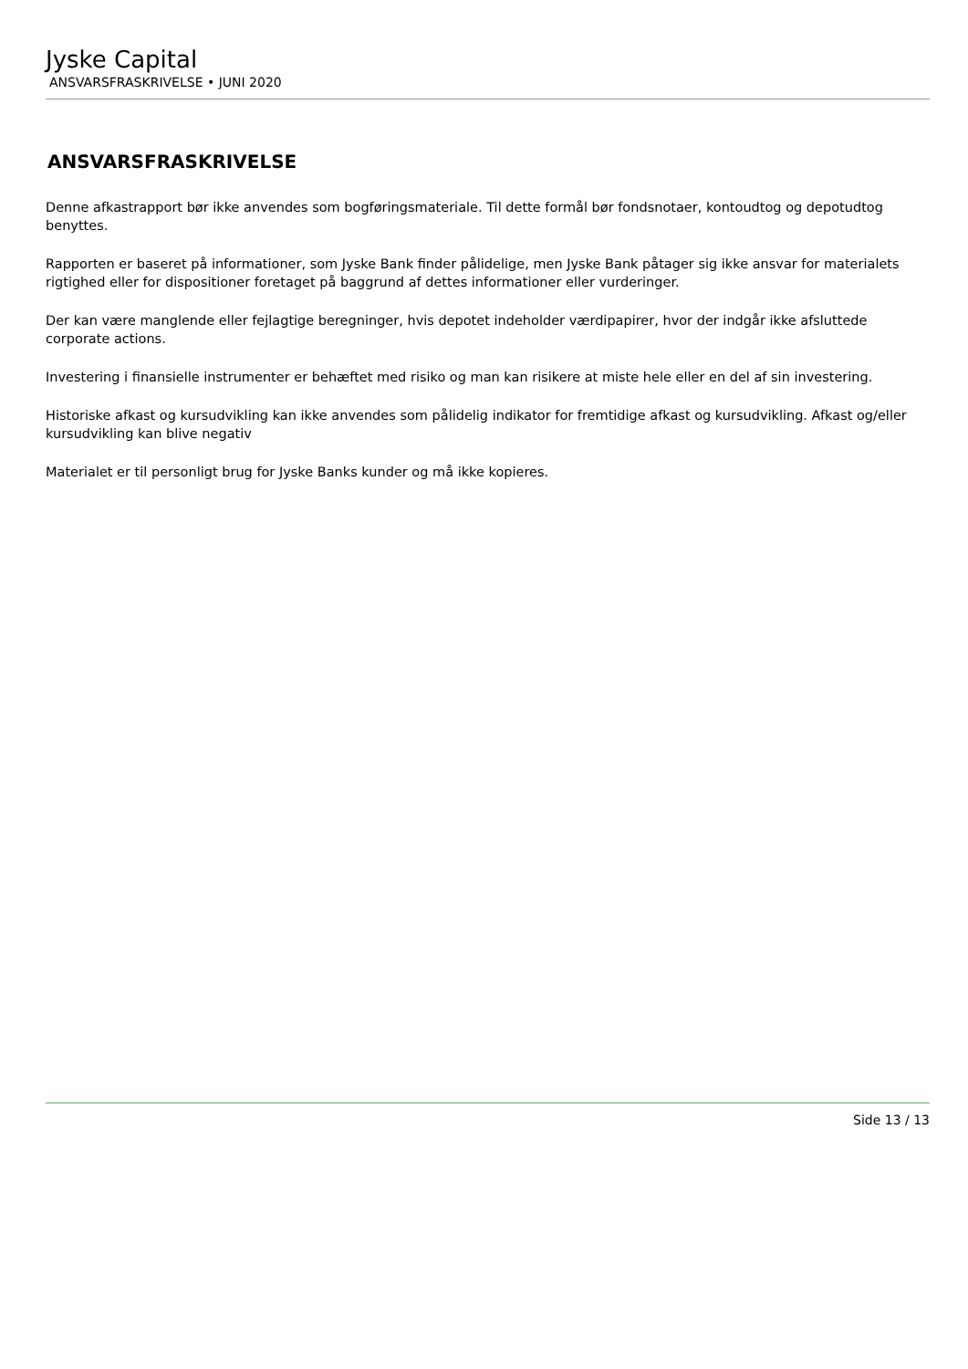Jyske Capital
ANSVARSFRASKRIVELSE • JUNI 2020
ANSVARSFRASKRIVELSE
Denne afkastrapport bør ikke anvendes som bogføringsmateriale. Til dette formål bør fondsnotaer, kontoudtog og depotudtog benyttes.
Rapporten er baseret på informationer, som Jyske Bank finder pålidelige, men Jyske Bank påtager sig ikke ansvar for materialets rigtighed eller for dispositioner foretaget på baggrund af dettes informationer eller vurderinger.
Der kan være manglende eller fejlagtige beregninger, hvis depotet indeholder værdipapirer, hvor der indgår ikke afsluttede corporate actions.
Investering i finansielle instrumenter er behæftet med risiko og man kan risikere at miste hele eller en del af sin investering.
Historiske afkast og kursudvikling kan ikke anvendes som pålidelig indikator for fremtidige afkast og kursudvikling. Afkast og/eller kursudvikling kan blive negativ
Materialet er til personligt brug for Jyske Banks kunder og må ikke kopieres.
Side 13 / 13